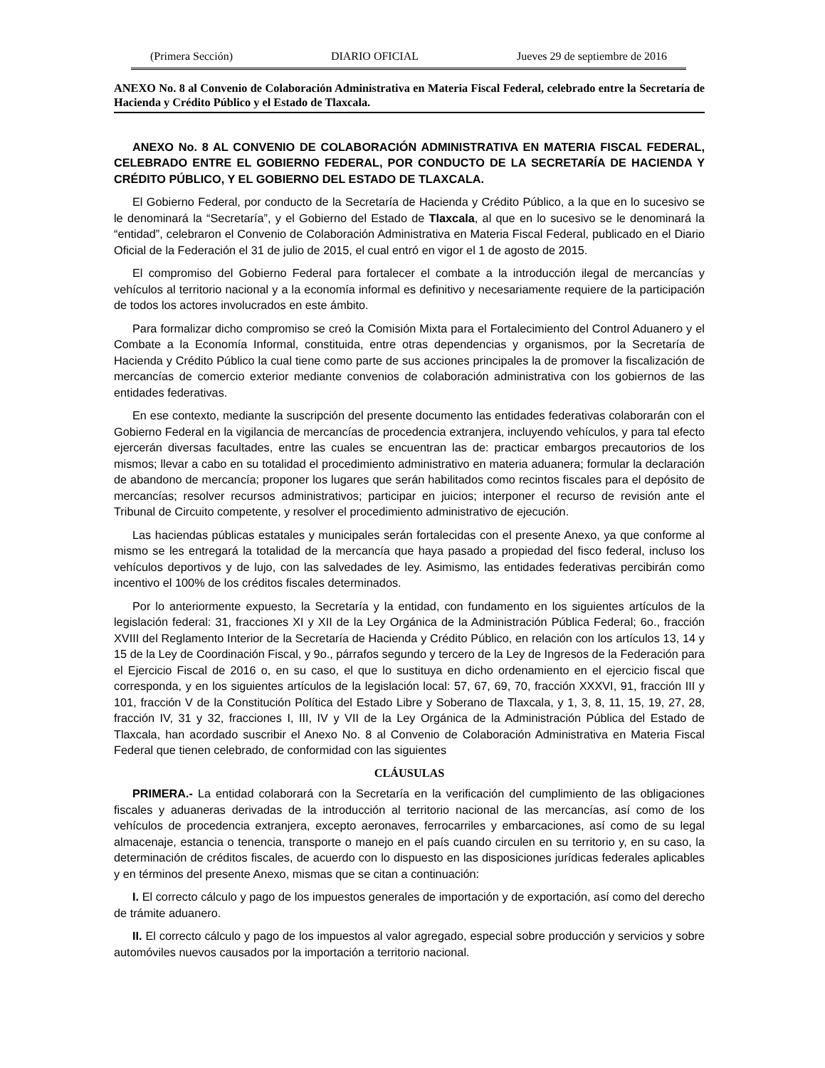(Primera Sección) DIARIO OFICIAL Jueves 29 de septiembre de 2016
ANEXO No. 8 al Convenio de Colaboración Administrativa en Materia Fiscal Federal, celebrado entre la Secretaría de Hacienda y Crédito Público y el Estado de Tlaxcala.
ANEXO No. 8 AL CONVENIO DE COLABORACIÓN ADMINISTRATIVA EN MATERIA FISCAL FEDERAL, CELEBRADO ENTRE EL GOBIERNO FEDERAL, POR CONDUCTO DE LA SECRETARÍA DE HACIENDA Y CRÉDITO PÚBLICO, Y EL GOBIERNO DEL ESTADO DE TLAXCALA.
El Gobierno Federal, por conducto de la Secretaría de Hacienda y Crédito Público, a la que en lo sucesivo se le denominará la “Secretaría”, y el Gobierno del Estado de Tlaxcala, al que en lo sucesivo se le denominará la “entidad”, celebraron el Convenio de Colaboración Administrativa en Materia Fiscal Federal, publicado en el Diario Oficial de la Federación el 31 de julio de 2015, el cual entró en vigor el 1 de agosto de 2015.
El compromiso del Gobierno Federal para fortalecer el combate a la introducción ilegal de mercancías y vehículos al territorio nacional y a la economía informal es definitivo y necesariamente requiere de la participación de todos los actores involucrados en este ámbito.
Para formalizar dicho compromiso se creó la Comisión Mixta para el Fortalecimiento del Control Aduanero y el Combate a la Economía Informal, constituida, entre otras dependencias y organismos, por la Secretaría de Hacienda y Crédito Público la cual tiene como parte de sus acciones principales la de promover la fiscalización de mercancías de comercio exterior mediante convenios de colaboración administrativa con los gobiernos de las entidades federativas.
En ese contexto, mediante la suscripción del presente documento las entidades federativas colaborarán con el Gobierno Federal en la vigilancia de mercancías de procedencia extranjera, incluyendo vehículos, y para tal efecto ejercerán diversas facultades, entre las cuales se encuentran las de: practicar embargos precautorios de los mismos; llevar a cabo en su totalidad el procedimiento administrativo en materia aduanera; formular la declaración de abandono de mercancía; proponer los lugares que serán habilitados como recintos fiscales para el depósito de mercancías; resolver recursos administrativos; participar en juicios; interponer el recurso de revisión ante el Tribunal de Circuito competente, y resolver el procedimiento administrativo de ejecución.
Las haciendas públicas estatales y municipales serán fortalecidas con el presente Anexo, ya que conforme al mismo se les entregará la totalidad de la mercancía que haya pasado a propiedad del fisco federal, incluso los vehículos deportivos y de lujo, con las salvedades de ley. Asimismo, las entidades federativas percibirán como incentivo el 100% de los créditos fiscales determinados.
Por lo anteriormente expuesto, la Secretaría y la entidad, con fundamento en los siguientes artículos de la legislación federal: 31, fracciones XI y XII de la Ley Orgánica de la Administración Pública Federal; 6o., fracción XVIII del Reglamento Interior de la Secretaría de Hacienda y Crédito Público, en relación con los artículos 13, 14 y 15 de la Ley de Coordinación Fiscal, y 9o., párrafos segundo y tercero de la Ley de Ingresos de la Federación para el Ejercicio Fiscal de 2016 o, en su caso, el que lo sustituya en dicho ordenamiento en el ejercicio fiscal que corresponda, y en los siguientes artículos de la legislación local: 57, 67, 69, 70, fracción XXXVI, 91, fracción III y 101, fracción V de la Constitución Política del Estado Libre y Soberano de Tlaxcala, y 1, 3, 8, 11, 15, 19, 27, 28, fracción IV, 31 y 32, fracciones I, III, IV y VII de la Ley Orgánica de la Administración Pública del Estado de Tlaxcala, han acordado suscribir el Anexo No. 8 al Convenio de Colaboración Administrativa en Materia Fiscal Federal que tienen celebrado, de conformidad con las siguientes
CLÁUSULAS
PRIMERA.- La entidad colaborará con la Secretaría en la verificación del cumplimiento de las obligaciones fiscales y aduaneras derivadas de la introducción al territorio nacional de las mercancías, así como de los vehículos de procedencia extranjera, excepto aeronaves, ferrocarriles y embarcaciones, así como de su legal almacenaje, estancia o tenencia, transporte o manejo en el país cuando circulen en su territorio y, en su caso, la determinación de créditos fiscales, de acuerdo con lo dispuesto en las disposiciones jurídicas federales aplicables y en términos del presente Anexo, mismas que se citan a continuación:
I. El correcto cálculo y pago de los impuestos generales de importación y de exportación, así como del derecho de trámite aduanero.
II. El correcto cálculo y pago de los impuestos al valor agregado, especial sobre producción y servicios y sobre automóviles nuevos causados por la importación a territorio nacional.